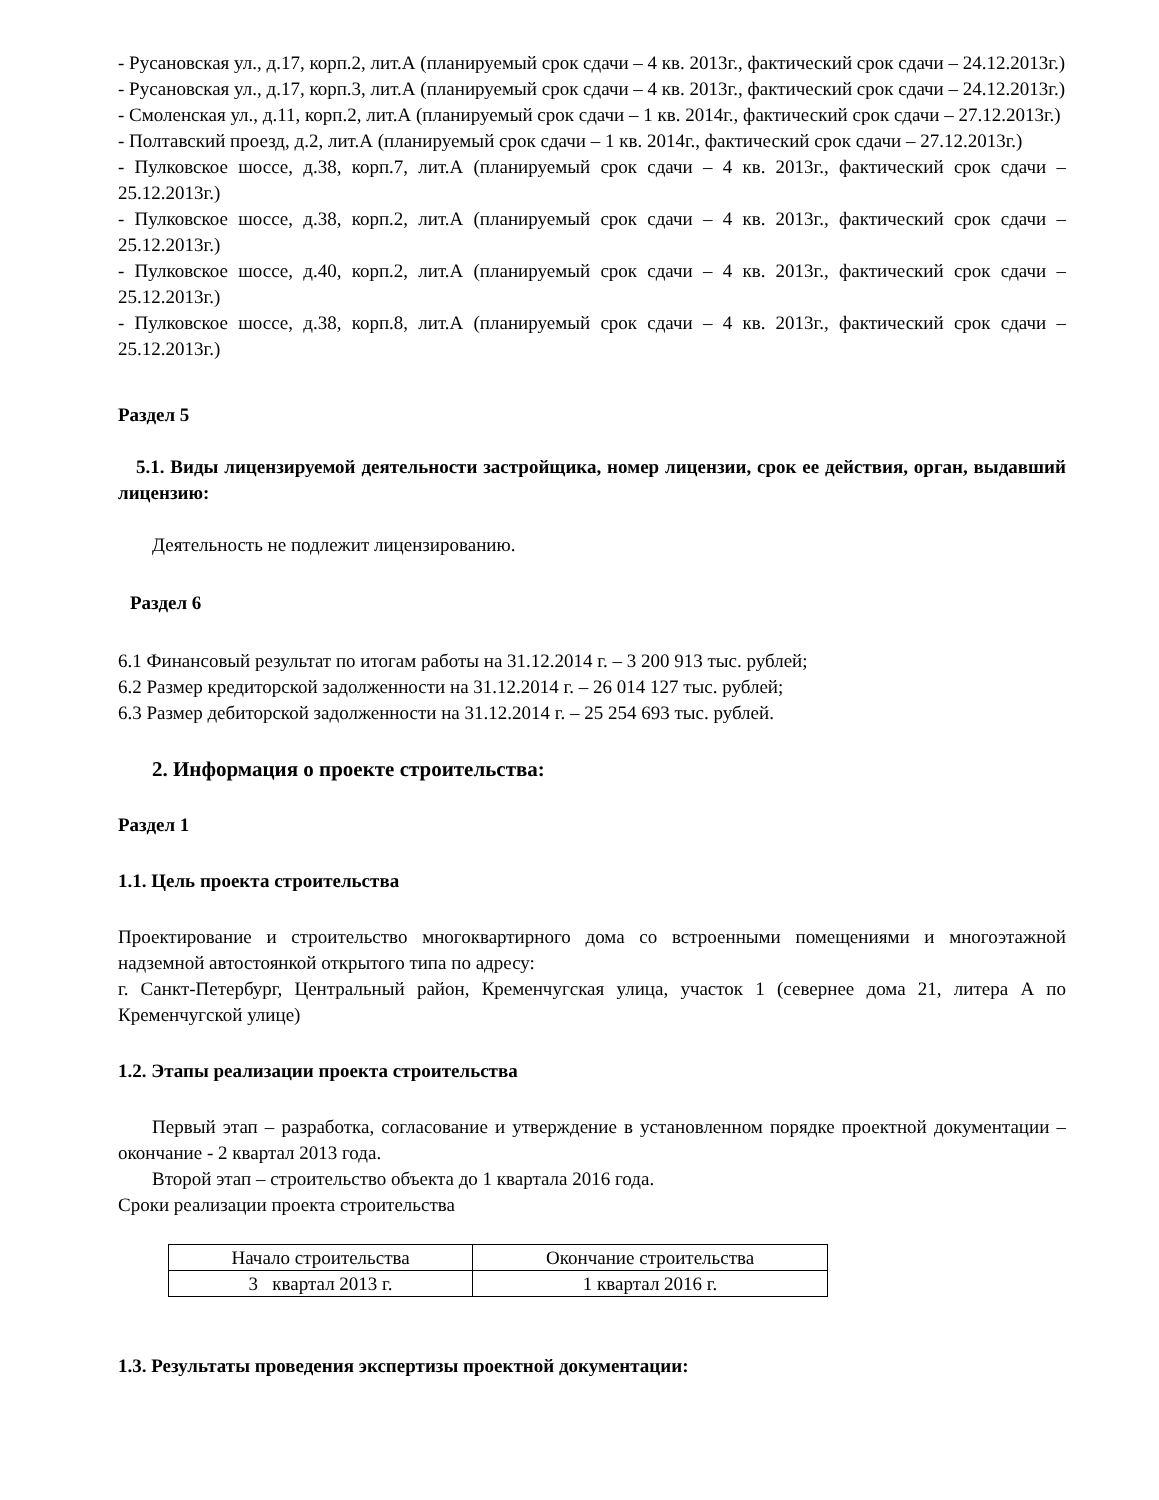- Русановская ул., д.17, корп.2, лит.А (планируемый срок сдачи – 4 кв. 2013г., фактический срок сдачи – 24.12.2013г.)
- Русановская ул., д.17, корп.3, лит.А (планируемый срок сдачи – 4 кв. 2013г., фактический срок сдачи – 24.12.2013г.)
- Смоленская ул., д.11, корп.2, лит.А (планируемый срок сдачи – 1 кв. 2014г., фактический срок сдачи – 27.12.2013г.)
- Полтавский проезд, д.2, лит.А (планируемый срок сдачи – 1 кв. 2014г., фактический срок сдачи – 27.12.2013г.)
- Пулковское шоссе, д.38, корп.7, лит.А (планируемый срок сдачи – 4 кв. 2013г., фактический срок сдачи – 25.12.2013г.)
- Пулковское шоссе, д.38, корп.2, лит.А (планируемый срок сдачи – 4 кв. 2013г., фактический срок сдачи – 25.12.2013г.)
- Пулковское шоссе, д.40, корп.2, лит.А (планируемый срок сдачи – 4 кв. 2013г., фактический срок сдачи – 25.12.2013г.)
- Пулковское шоссе, д.38, корп.8, лит.А (планируемый срок сдачи – 4 кв. 2013г., фактический срок сдачи – 25.12.2013г.)
Раздел 5
5.1. Виды лицензируемой деятельности застройщика, номер лицензии, срок ее действия, орган, выдавший лицензию:
Деятельность не подлежит лицензированию.
Раздел 6
6.1 Финансовый результат по итогам работы на 31.12.2014 г. – 3 200 913 тыс. рублей;
6.2 Размер кредиторской задолженности на 31.12.2014 г. – 26 014 127 тыс. рублей;
6.3 Размер дебиторской задолженности на 31.12.2014 г. – 25 254 693 тыс. рублей.
2. Информация о проекте строительства:
Раздел 1
1.1. Цель проекта строительства
Проектирование и строительство многоквартирного дома со встроенными помещениями и многоэтажной надземной автостоянкой открытого типа по адресу:
г. Санкт-Петербург, Центральный район, Кременчугская улица, участок 1 (севернее дома 21, литера А по Кременчугской улице)
1.2. Этапы реализации проекта строительства
Первый этап – разработка, согласование и утверждение в установленном порядке проектной документации – окончание - 2 квартал 2013 года.
Второй этап – строительство объекта до 1 квартала 2016 года.
Сроки реализации проекта строительства
| Начало строительства | Окончание строительства |
| 3 квартал 2013 г. | 1 квартал 2016 г. |
1.3. Результаты проведения экспертизы проектной документации: